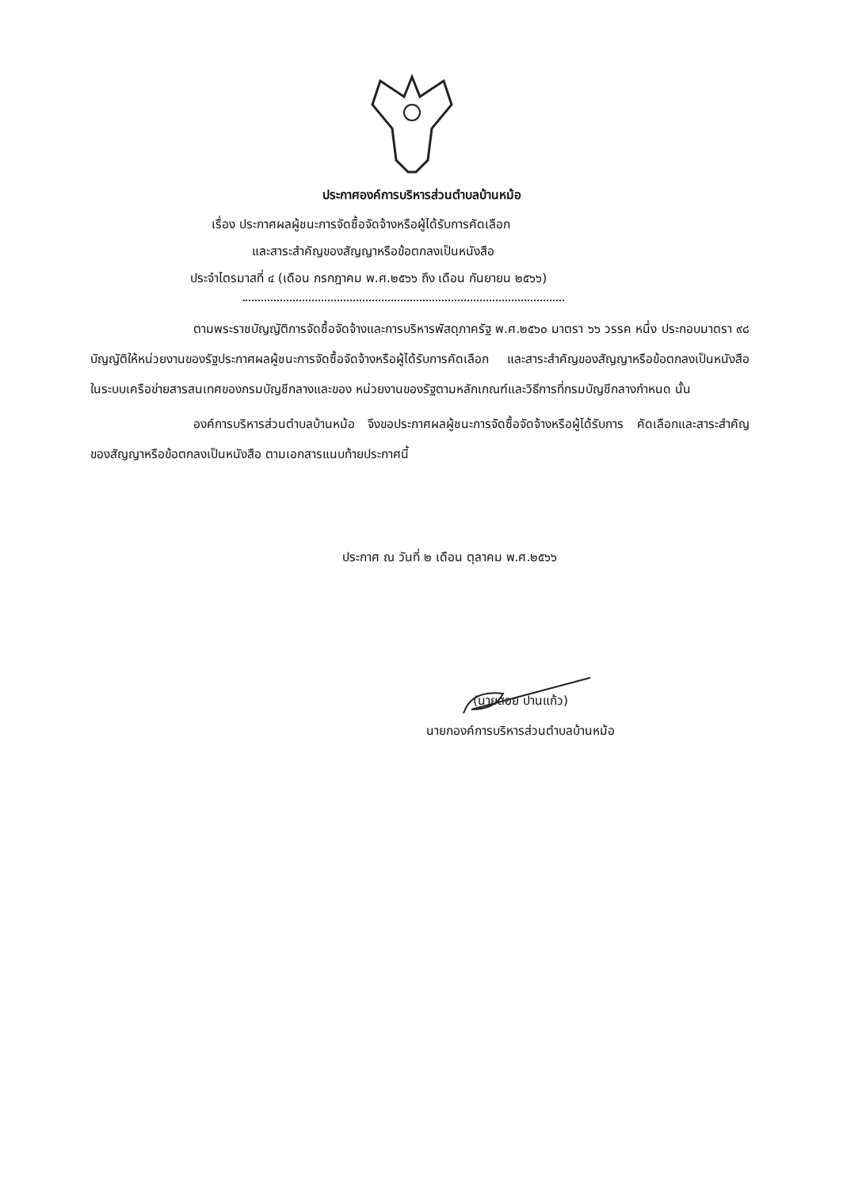ประกาศองค์การบริหารส่วนตำบลบ้านหม้อ
เรื่อง ประกาศผลผู้ชนะการจัดซื้อจัดจ้างหรือผู้ได้รับการคัดเลือก
และสาระสำคัญของสัญญาหรือข้อตกลงเป็นหนังสือ
ประจำไตรมาสที่ ๔ (เดือน กรกฎาคม พ.ศ.๒๕๖๖ ถึง เดือน กันยายน ๒๕๖๖)
ตามพระราชบัญญัติการจัดซื้อจัดจ้างและการบริหารพัสดุภาครัฐ พ.ศ.๒๕๖๐ มาตรา ๖๖ วรรค หนึ่ง ประกอบมาตรา ๙๘ บัญญัติให้หน่วยงานของรัฐประกาศผลผู้ชนะการจัดซื้อจัดจ้างหรือผู้ได้รับการคัดเลือก และสาระสำคัญของสัญญาหรือข้อตกลงเป็นหนังสือ ในระบบเครือข่ายสารสนเทศของกรมบัญชีกลางและของ หน่วยงานของรัฐตามหลักเกณฑ์และวิธีการที่กรมบัญชีกลางกำหนด นั้น
องค์การบริหารส่วนตำบลบ้านหม้อ จึงขอประกาศผลผู้ชนะการจัดซื้อจัดจ้างหรือผู้ได้รับการ คัดเลือกและสาระสำคัญของสัญญาหรือข้อตกลงเป็นหนังสือ ตามเอกสารแนบท้ายประกาศนี้
ประกาศ ณ วันที่ ๒ เดือน ตุลาคม พ.ศ.๒๕๖๖
(นายสอย ปานแก้ว)
นายกองค์การบริหารส่วนตำบลบ้านหม้อ